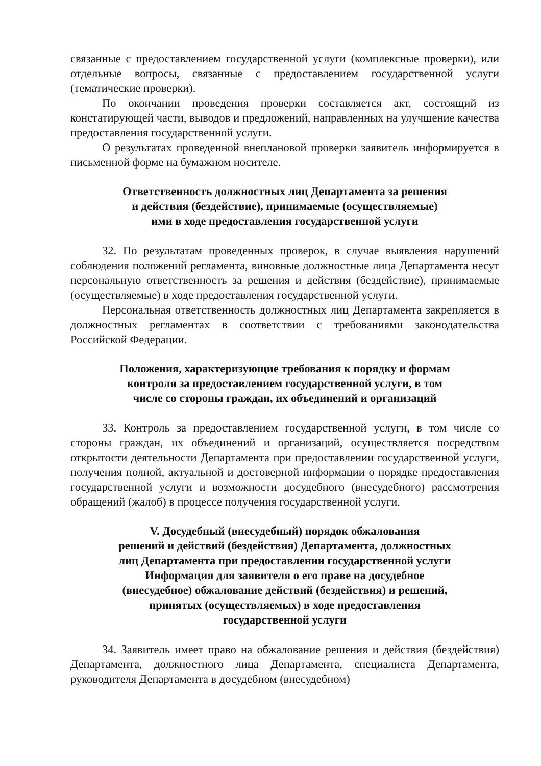связанные с предоставлением государственной услуги (комплексные проверки), или отдельные вопросы, связанные с предоставлением государственной услуги (тематические проверки).
По окончании проведения проверки составляется акт, состоящий из констатирующей части, выводов и предложений, направленных на улучшение качества предоставления государственной услуги.
О результатах проведенной внеплановой проверки заявитель информируется в письменной форме на бумажном носителе.
Ответственность должностных лиц Департамента за решения
и действия (бездействие), принимаемые (осуществляемые)
ими в ходе предоставления государственной услуги
32. По результатам проведенных проверок, в случае выявления нарушений соблюдения положений регламента, виновные должностные лица Департамента несут персональную ответственность за решения и действия (бездействие), принимаемые (осуществляемые) в ходе предоставления государственной услуги.
Персональная ответственность должностных лиц Департамента закрепляется в должностных регламентах в соответствии с требованиями законодательства Российской Федерации.
Положения, характеризующие требования к порядку и формам
контроля за предоставлением государственной услуги, в том
числе со стороны граждан, их объединений и организаций
33. Контроль за предоставлением государственной услуги, в том числе со стороны граждан, их объединений и организаций, осуществляется посредством открытости деятельности Департамента при предоставлении государственной услуги, получения полной, актуальной и достоверной информации о порядке предоставления государственной услуги и возможности досудебного (внесудебного) рассмотрения обращений (жалоб) в процессе получения государственной услуги.
V. Досудебный (внесудебный) порядок обжалования
решений и действий (бездействия) Департамента, должностных
лиц Департамента при предоставлении государственной услуги
Информация для заявителя о его праве на досудебное
(внесудебное) обжалование действий (бездействия) и решений,
принятых (осуществляемых) в ходе предоставления
государственной услуги
34. Заявитель имеет право на обжалование решения и действия (бездействия) Департамента, должностного лица Департамента, специалиста Департамента, руководителя Департамента в досудебном (внесудебном)